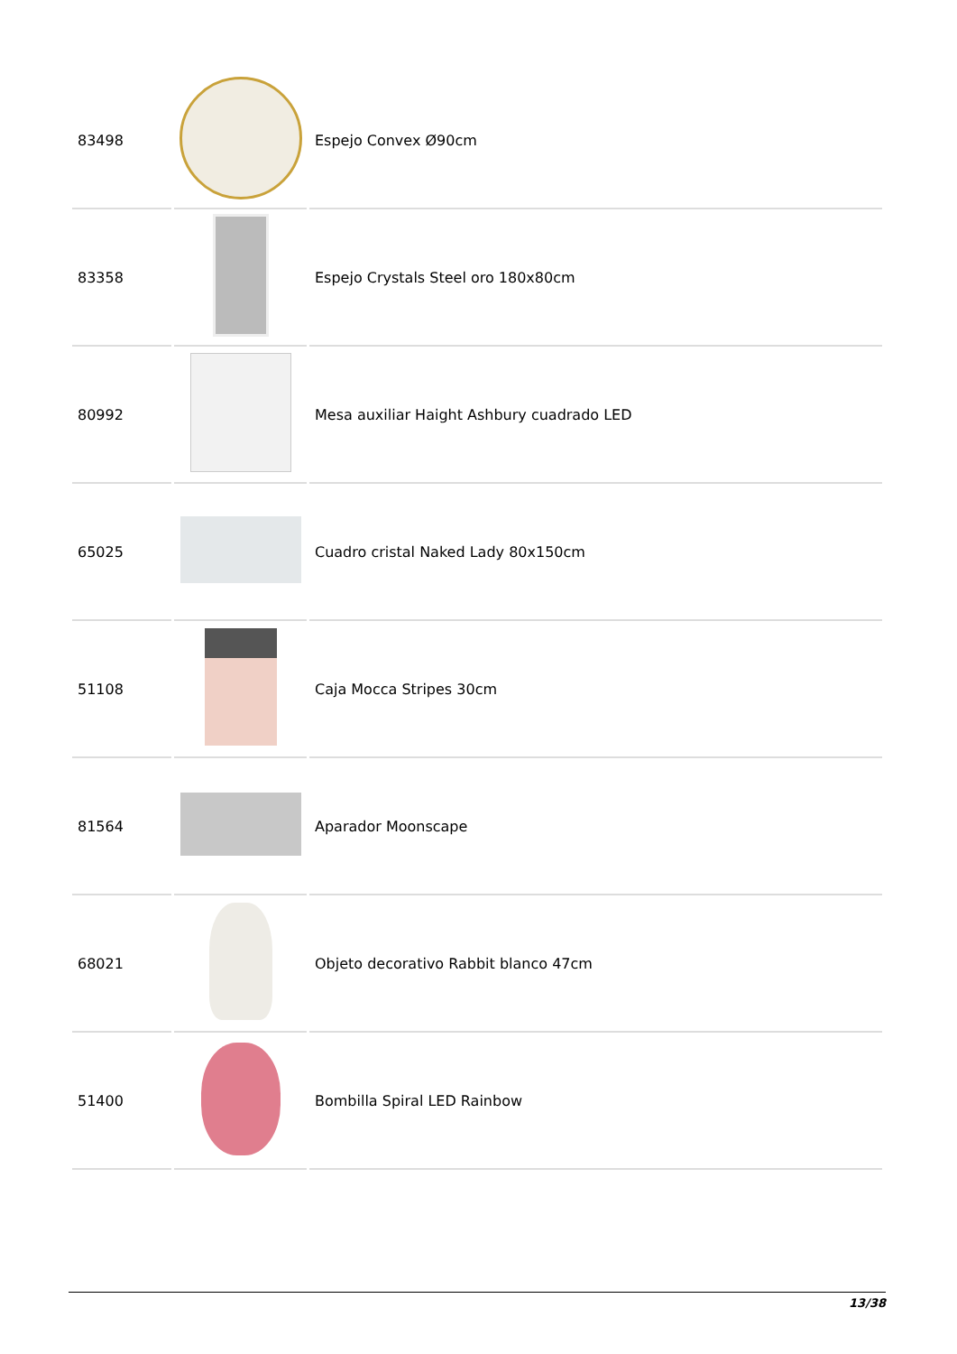| 83498 | | Espejo Convex Ø90cm |
| 83358 | | Espejo Crystals Steel oro 180x80cm |
| 80992 | | Mesa auxiliar Haight Ashbury cuadrado LED |
| 65025 | | Cuadro cristal Naked Lady 80x150cm |
| 51108 | | Caja Mocca Stripes 30cm |
| 81564 | | Aparador Moonscape |
| 68021 | | Objeto decorativo Rabbit blanco 47cm |
| 51400 | | Bombilla Spiral LED Rainbow |
13/38